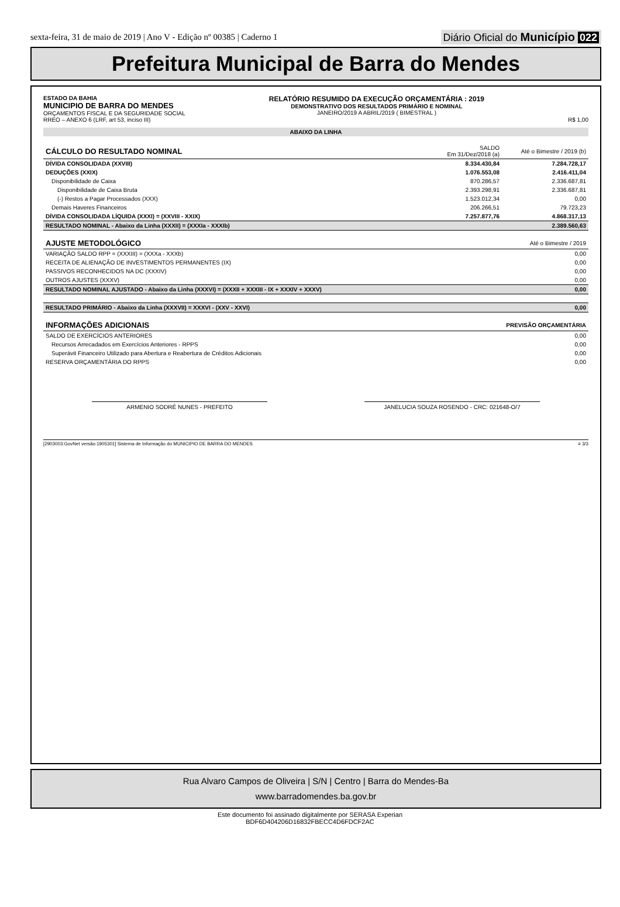sexta-feira, 31 de maio de 2019 | Ano V - Edição nº 00385 | Caderno 1
Diário Oficial do Município 022
Prefeitura Municipal de Barra do Mendes
ESTADO DA BAHIA
MUNICIPIO DE BARRA DO MENDES
ORÇAMENTOS FISCAL E DA SEGURIDADE SOCIAL
RREO – ANEXO 6 (LRF, art 53, inciso III)
RELATÓRIO RESUMIDO DA EXECUÇÃO ORÇAMENTÁRIA : 2019
DEMONSTRATIVO DOS RESULTADOS PRIMÁRIO E NOMINAL
JANEIRO/2019 A ABRIL/2019 ( BIMESTRAL )
R$ 1,00
| ABAIXO DA LINHA | | |
| CÁLCULO DO RESULTADO NOMINAL | SALDO Em 31/Dez/2018 (a) | Até o Bimestre / 2019 (b) |
| DÍVIDA CONSOLIDADA (XXVIII) | 8.334.430,84 | 7.284.728,17 |
| DEDUÇÕES (XXIX) | 1.076.553,08 | 2.416.411,04 |
| Disponibilidade de Caixa | 870.286,57 | 2.336.687,81 |
| Disponibilidade de Caixa Bruta | 2.393.298,91 | 2.336.687,81 |
| (-) Restos a Pagar Processados (XXX) | 1.523.012,34 | 0,00 |
| Demais Haveres Financeiros | 206.266,51 | 79.723,23 |
| DÍVIDA CONSOLIDADA LÍQUIDA (XXXI) = (XXVIII - XXIX) | 7.257.877,76 | 4.868.317,13 |
| RESULTADO NOMINAL - Abaixo da Linha (XXXII) = (XXXIa - XXXIb) | | 2.389.560,63 |
| AJUSTE METODOLÓGICO | | Até o Bimestre / 2019 |
| VARIAÇÃO SALDO RPP = (XXXIII) = (XXXa - XXXb) | | 0,00 |
| RECEITA DE ALIENAÇÃO DE INVESTIMENTOS PERMANENTES (IX) | | 0,00 |
| PASSIVOS RECONHECIDOS NA DC (XXXIV) | | 0,00 |
| OUTROS AJUSTES (XXXV) | | 0,00 |
| RESULTADO NOMINAL AJUSTADO - Abaixo da Linha (XXXVI) = (XXXII + XXXIII - IX + XXXIV + XXXV) | | 0,00 |
| RESULTADO PRIMÁRIO - Abaixo da Linha (XXXVII) = XXXVI - (XXV - XXVI) | | 0,00 |
| INFORMAÇÕES ADICIONAIS | | PREVISÃO ORÇAMENTÁRIA |
| SALDO DE EXERCÍCIOS ANTERIORES | | 0,00 |
| Recursos Arrecadados em Exercícios Anteriores - RPPS | | 0,00 |
| Superávit Financeiro Utilizado para Abertura e Reabertura de Créditos Adicionais | | 0,00 |
| RESERVA ORÇAMENTÁRIA DO RPPS | | 0,00 |
ARMENIO SODRÉ NUNES - PREFEITO JANELUCIA SOUZA ROSENDO - CRC: 021648-O/7
[2903003:GovNet versão:1905301] Sistema de Informação do MUNICIPIO DE BARRA DO MENDES # 3/3
Rua Alvaro Campos de Oliveira | S/N | Centro | Barra do Mendes-Ba
www.barradomendes.ba.gov.br
Este documento foi assinado digitalmente por SERASA Experian
BDF6D404206D16832FBECC4D6FDCF2AC